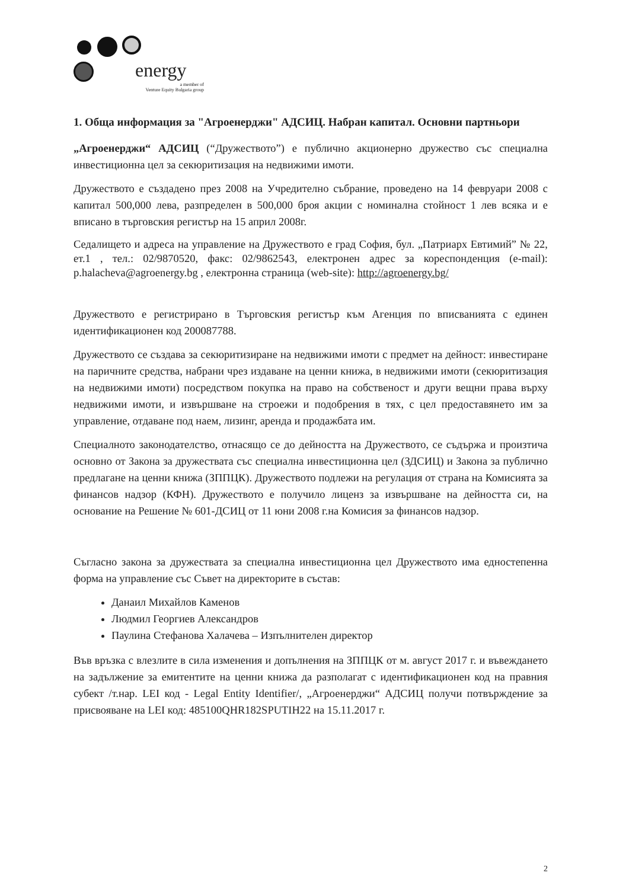energy
a member of
Venture Equity Bulgaria group
1. Обща информация за "Агроенерджи" АДСИЦ. Набран капитал. Основни партньори
„Агроенерджи“ АДСИЦ (“Дружеството”) е публично акционерно дружество със специална инвестиционна цел за секюритизация на недвижими имоти.
Дружеството е създадено през 2008 на Учредително събрание, проведено на 14 февруари 2008 с капитал 500,000 лева, разпределен в 500,000 броя акции с номинална стойност 1 лев всяка и е вписано в търговския регистър на 15 април 2008г.
Седалището и адреса на управление на Дружеството е град София, бул. „Патриарх Евтимий” № 22, ет.1 , тел.: 02/9870520, факс: 02/9862543, електронен адрес за кореспонденция (e-mail): p.halacheva@agroenergy.bg , електронна страница (web-site): http://agroenergy.bg/
Дружеството е регистрирано в Търговския регистър към Агенция по вписванията с единен идентификационен код 200087788.
Дружеството се създава за секюритизиране на недвижими имоти с предмет на дейност: инвестиране на паричните средства, набрани чрез издаване на ценни книжа, в недвижими имоти (секюритизация на недвижими имоти) посредством покупка на право на собственост и други вещни права върху недвижими имоти, и извършване на строежи и подобрения в тях, с цел предоставянето им за управление, отдаване под наем, лизинг, аренда и продажбата им.
Специалното законодателство, отнасящо се до дейността на Дружеството, се съдържа и произтича основно от Закона за дружествата със специална инвестиционна цел (ЗДСИЦ) и Закона за публично предлагане на ценни книжа (ЗППЦК). Дружеството подлежи на регулация от страна на Комисията за финансов надзор (КФН). Дружеството е получило лиценз за извършване на дейността си, на основание на Решение № 601-ДСИЦ от 11 юни 2008 г.на Комисия за финансов надзор.
Съгласно закона за дружествата за специална инвестиционна цел Дружеството има едностепенна форма на управление със Съвет на директорите в състав:
Данаил Михайлов Каменов
Людмил Георгиев Александров
Паулина Стефанова Халачева – Изпълнителен директор
Във връзка с влезлите в сила изменения и допълнения на ЗППЦК от м. август 2017 г. и въвеждането на задължение за емитентите на ценни книжа да разполагат с идентификационен код на правния субект /т.нар. LEI код - Legal Entity Identifier/, „Агроенерджи“ АДСИЦ получи потвърждение за присвояване на LEI код: 485100QHR182SPUTIH22 на 15.11.2017 г.
2